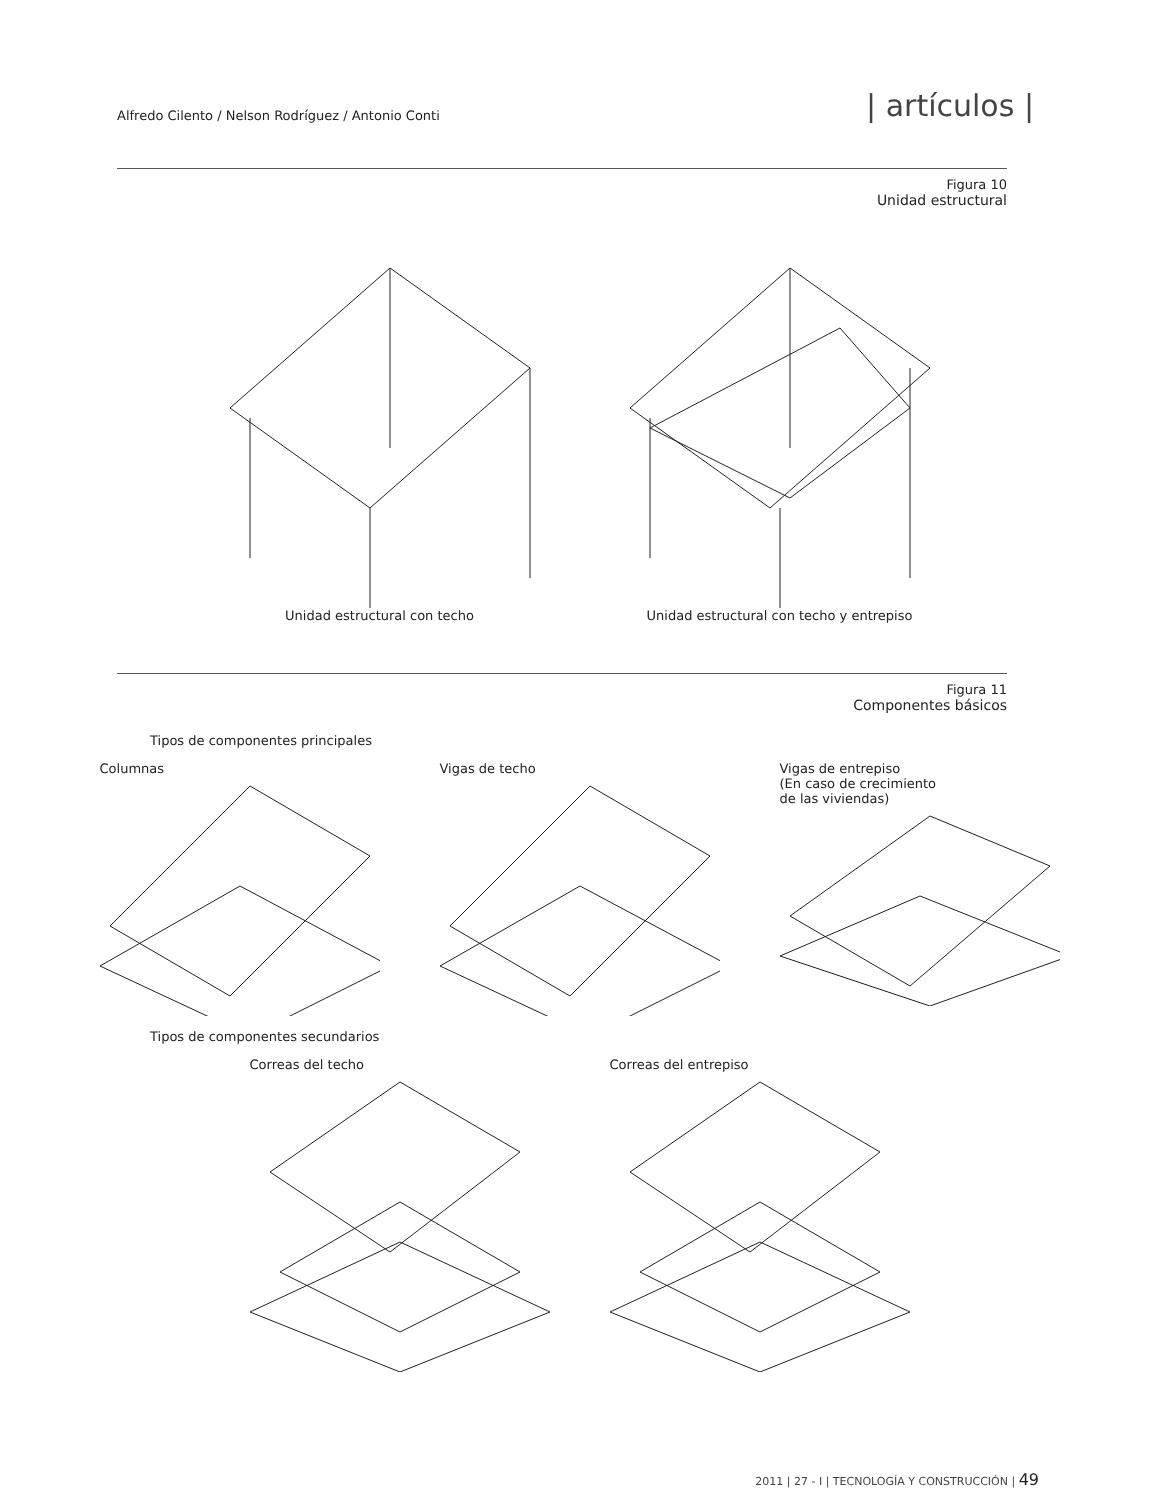Alfredo Cilento / Nelson Rodríguez / Antonio Conti | artículos |
Figura 10
Unidad estructural
Unidad estructural con techo Unidad estructural con techo y entrepiso
Figura 11
Componentes básicos
Tipos de componentes principales
Columnas Vigas de techo Vigas de entrepiso
(En caso de crecimiento
de las viviendas)
Tipos de componentes secundarios
Correas del techo Correas del entrepiso
2011 | 27 - I | TECNOLOGÍA Y CONSTRUCCIÓN | 49